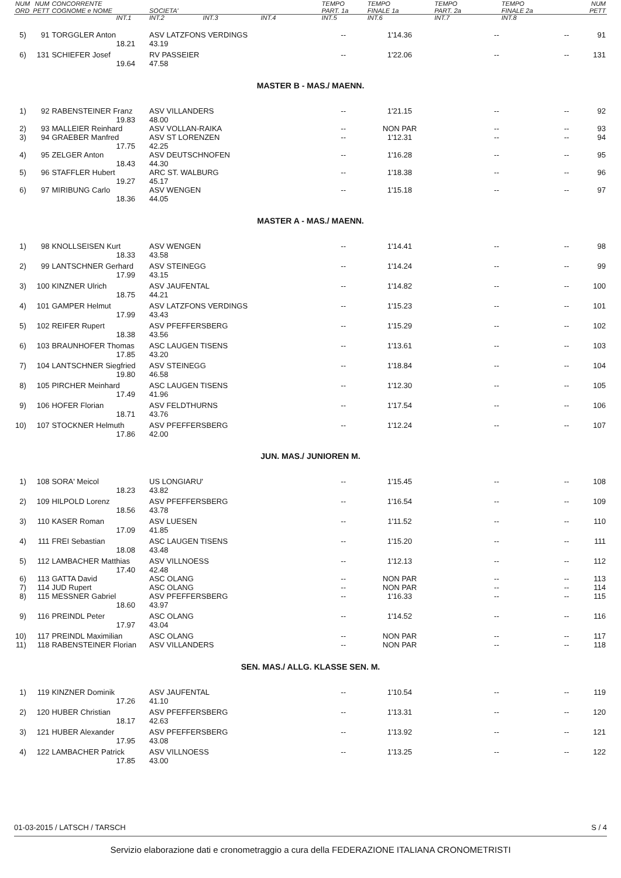| NUM ORD | NUM PETT | CONCORRENTE COGNOME e NOME INT.1 | SOCIETA' INT.2 | INT.3 | INT.4 | TEMPO PART. 1a INT.5 | TEMPO FINALE 1a INT.6 | TEMPO PART. 2a INT.7 | TEMPO FINALE 2a INT.8 | NUM PETT |
| --- | --- | --- | --- | --- | --- | --- | --- | --- | --- | --- |
| 5) | 91 | TORGGLER Anton 18.21 | ASV LATZFONS VERDINGS 43.19 | | | -- | 1'14.36 | -- | -- | 91 |
| 6) | 131 | SCHIEFER Josef 19.64 | RV PASSEIER 47.58 | | | -- | 1'22.06 | -- | -- | 131 |
| MASTER B - MAS./ MAENN. | | | | | | | | | | |
| 1) | 92 | RABENSTEINER Franz 19.83 | ASV VILLANDERS 48.00 | | | -- | 1'21.15 | -- | -- | 92 |
| 2) | 93 | MALLEIER Reinhard | ASV VOLLAN-RAIKA | | | -- | NON PAR | -- | -- | 93 |
| 3) | 94 | GRAEBER Manfred 17.75 | ASV ST LORENZEN 42.25 | | | -- | 1'12.31 | -- | -- | 94 |
| 4) | 95 | ZELGER Anton 18.43 | ASV DEUTSCHNOFEN 44.30 | | | -- | 1'16.28 | -- | -- | 95 |
| 5) | 96 | STAFFLER Hubert 19.27 | ARC ST. WALBURG 45.17 | | | -- | 1'18.38 | -- | -- | 96 |
| 6) | 97 | MIRIBUNG Carlo 18.36 | ASV WENGEN 44.05 | | | -- | 1'15.18 | -- | -- | 97 |
| MASTER A - MAS./ MAENN. | | | | | | | | | | |
| 1) | 98 | KNOLLSEISEN Kurt 18.33 | ASV WENGEN 43.58 | | | -- | 1'14.41 | -- | -- | 98 |
| 2) | 99 | LANTSCHNER Gerhard 17.99 | ASV STEINEGG 43.15 | | | -- | 1'14.24 | -- | -- | 99 |
| 3) | 100 | KINZNER Ulrich 18.75 | ASV JAUFENTAL 44.21 | | | -- | 1'14.82 | -- | -- | 100 |
| 4) | 101 | GAMPER Helmut 17.99 | ASV LATZFONS VERDINGS 43.43 | | | -- | 1'15.23 | -- | -- | 101 |
| 5) | 102 | REIFER Rupert 18.38 | ASV PFEFFERSBERG 43.56 | | | -- | 1'15.29 | -- | -- | 102 |
| 6) | 103 | BRAUNHOFER Thomas 17.85 | ASC LAUGEN TISENS 43.20 | | | -- | 1'13.61 | -- | -- | 103 |
| 7) | 104 | LANTSCHNER Siegfried 19.80 | ASV STEINEGG 46.58 | | | -- | 1'18.84 | -- | -- | 104 |
| 8) | 105 | PIRCHER Meinhard 17.49 | ASC LAUGEN TISENS 41.96 | | | -- | 1'12.30 | -- | -- | 105 |
| 9) | 106 | HOFER Florian 18.71 | ASV FELDTHURNS 43.76 | | | -- | 1'17.54 | -- | -- | 106 |
| 10) | 107 | STOCKNER Helmuth 17.86 | ASV PFEFFERSBERG 42.00 | | | -- | 1'12.24 | -- | -- | 107 |
| JUN. MAS./ JUNIOREN M. | | | | | | | | | | |
| 1) | 108 | SORA' Meicol 18.23 | US LONGIARU' 43.82 | | | -- | 1'15.45 | -- | -- | 108 |
| 2) | 109 | HILPOLD Lorenz 18.56 | ASV PFEFFERSBERG 43.78 | | | -- | 1'16.54 | -- | -- | 109 |
| 3) | 110 | KASER Roman 17.09 | ASV LUESEN 41.85 | | | -- | 1'11.52 | -- | -- | 110 |
| 4) | 111 | FREI Sebastian 18.08 | ASC LAUGEN TISENS 43.48 | | | -- | 1'15.20 | -- | -- | 111 |
| 5) | 112 | LAMBACHER Matthias 17.40 | ASV VILLNOESS 42.48 | | | -- | 1'12.13 | -- | -- | 112 |
| 6) | 113 | GATTA David | ASC OLANG | | | -- | NON PAR | -- | -- | 113 |
| 7) | 114 | JUD Rupert | ASC OLANG | | | -- | NON PAR | -- | -- | 114 |
| 8) | 115 | MESSNER Gabriel 18.60 | ASV PFEFFERSBERG 43.97 | | | -- | 1'16.33 | -- | -- | 115 |
| 9) | 116 | PREINDL Peter 17.97 | ASC OLANG 43.04 | | | -- | 1'14.52 | -- | -- | 116 |
| 10) | 117 | PREINDL Maximilian | ASC OLANG | | | -- | NON PAR | -- | -- | 117 |
| 11) | 118 | RABENSTEINER Florian | ASV VILLANDERS | | | -- | NON PAR | -- | -- | 118 |
| SEN. MAS./ ALLG. KLASSE SEN. M. | | | | | | | | | | |
| 1) | 119 | KINZNER Dominik 17.26 | ASV JAUFENTAL 41.10 | | | -- | 1'10.54 | -- | -- | 119 |
| 2) | 120 | HUBER Christian 18.17 | ASV PFEFFERSBERG 42.63 | | | -- | 1'13.31 | -- | -- | 120 |
| 3) | 121 | HUBER Alexander 17.95 | ASV PFEFFERSBERG 43.08 | | | -- | 1'13.92 | -- | -- | 121 |
| 4) | 122 | LAMBACHER Patrick 17.85 | ASV VILLNOESS 43.00 | | | -- | 1'13.25 | -- | -- | 122 |
01-03-2015 / LATSCH / TARSCH S / 4
Servizio elaborazione dati e cronometraggio a cura della FEDERAZIONE ITALIANA CRONOMETRISTI